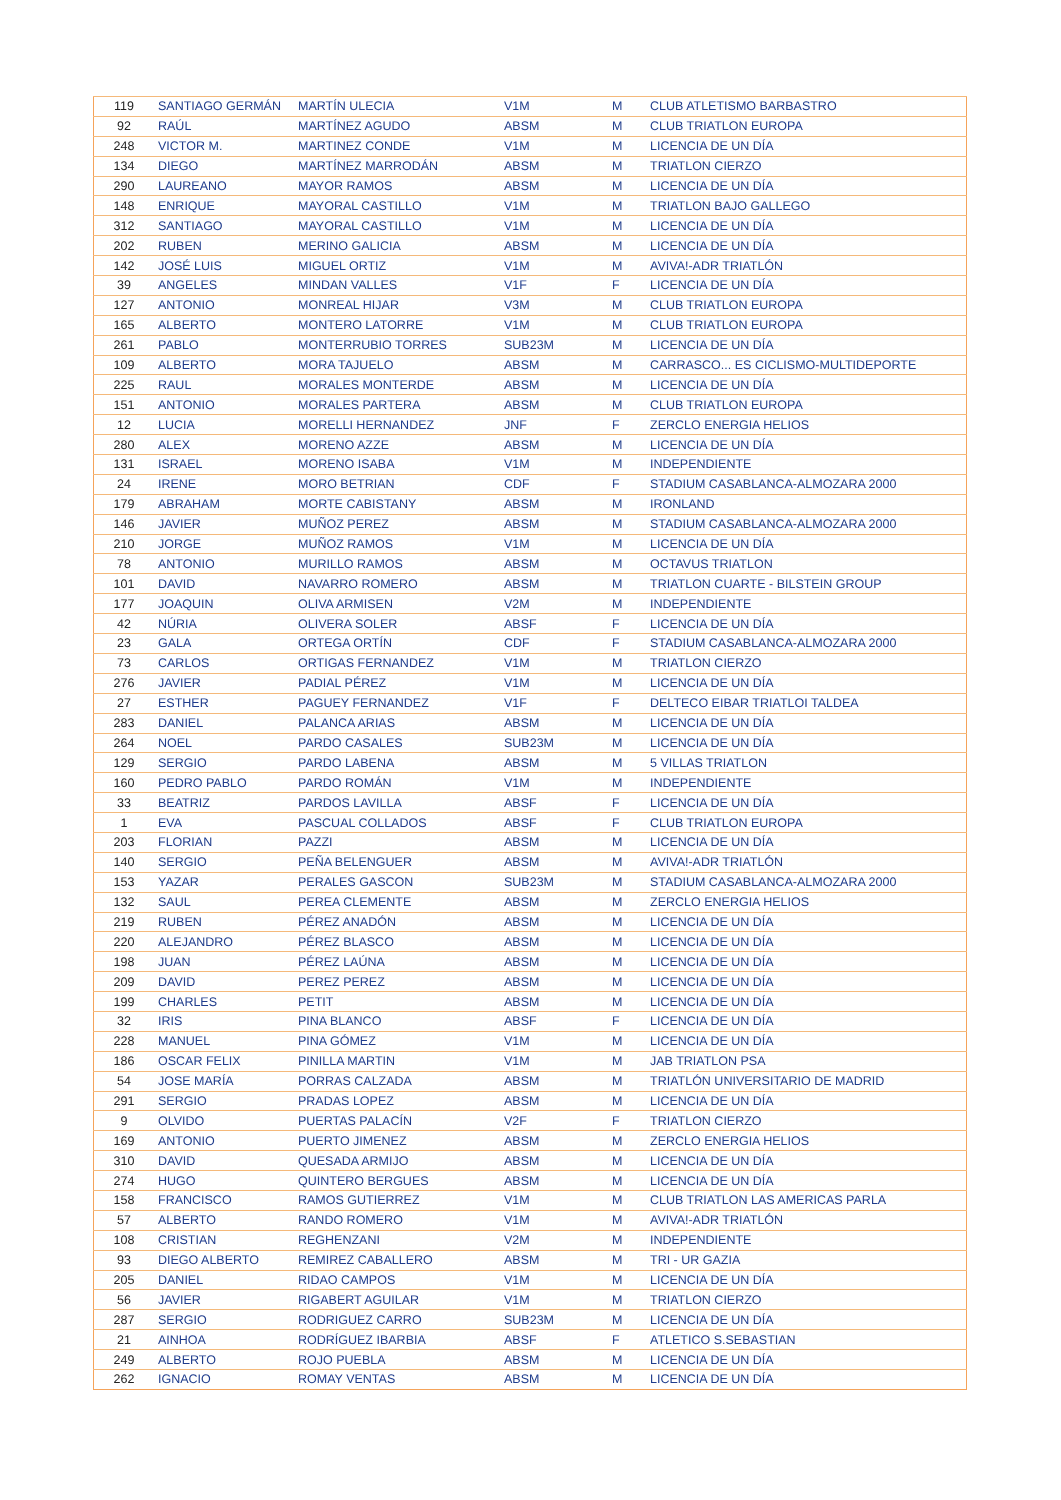| 119 | SANTIAGO GERMÁN | MARTÍN ULECIA | V1M | M | CLUB ATLETISMO BARBASTRO |
| 92 | RAÚL | MARTÍNEZ AGUDO | ABSM | M | CLUB TRIATLON EUROPA |
| 248 | VICTOR M. | MARTINEZ CONDE | V1M | M | LICENCIA DE UN DÍA |
| 134 | DIEGO | MARTÍNEZ MARRODÁN | ABSM | M | TRIATLON CIERZO |
| 290 | LAUREANO | MAYOR RAMOS | ABSM | M | LICENCIA DE UN DÍA |
| 148 | ENRIQUE | MAYORAL CASTILLO | V1M | M | TRIATLON BAJO GALLEGO |
| 312 | SANTIAGO | MAYORAL CASTILLO | V1M | M | LICENCIA DE UN DÍA |
| 202 | RUBEN | MERINO GALICIA | ABSM | M | LICENCIA DE UN DÍA |
| 142 | JOSÉ LUIS | MIGUEL ORTIZ | V1M | M | AVIVA!-ADR TRIATLÓN |
| 39 | ANGELES | MINDAN VALLES | V1F | F | LICENCIA DE UN DÍA |
| 127 | ANTONIO | MONREAL HIJAR | V3M | M | CLUB TRIATLON EUROPA |
| 165 | ALBERTO | MONTERO LATORRE | V1M | M | CLUB TRIATLON EUROPA |
| 261 | PABLO | MONTERRUBIO TORRES | SUB23M | M | LICENCIA DE UN DÍA |
| 109 | ALBERTO | MORA TAJUELO | ABSM | M | CARRASCO... ES CICLISMO-MULTIDEPORTE |
| 225 | RAUL | MORALES MONTERDE | ABSM | M | LICENCIA DE UN DÍA |
| 151 | ANTONIO | MORALES PARTERA | ABSM | M | CLUB TRIATLON EUROPA |
| 12 | LUCIA | MORELLI HERNANDEZ | JNF | F | ZERCLO ENERGIA HELIOS |
| 280 | ALEX | MORENO AZZE | ABSM | M | LICENCIA DE UN DÍA |
| 131 | ISRAEL | MORENO ISABA | V1M | M | INDEPENDIENTE |
| 24 | IRENE | MORO BETRIAN | CDF | F | STADIUM CASABLANCA-ALMOZARA 2000 |
| 179 | ABRAHAM | MORTE CABISTANY | ABSM | M | IRONLAND |
| 146 | JAVIER | MUÑOZ PEREZ | ABSM | M | STADIUM CASABLANCA-ALMOZARA 2000 |
| 210 | JORGE | MUÑOZ RAMOS | V1M | M | LICENCIA DE UN DÍA |
| 78 | ANTONIO | MURILLO RAMOS | ABSM | M | OCTAVUS TRIATLON |
| 101 | DAVID | NAVARRO ROMERO | ABSM | M | TRIATLON CUARTE - BILSTEIN GROUP |
| 177 | JOAQUIN | OLIVA ARMISEN | V2M | M | INDEPENDIENTE |
| 42 | NÚRIA | OLIVERA SOLER | ABSF | F | LICENCIA DE UN DÍA |
| 23 | GALA | ORTEGA ORTÍN | CDF | F | STADIUM CASABLANCA-ALMOZARA 2000 |
| 73 | CARLOS | ORTIGAS FERNANDEZ | V1M | M | TRIATLON CIERZO |
| 276 | JAVIER | PADIAL PÉREZ | V1M | M | LICENCIA DE UN DÍA |
| 27 | ESTHER | PAGUEY FERNANDEZ | V1F | F | DELTECO EIBAR TRIATLOI TALDEA |
| 283 | DANIEL | PALANCA ARIAS | ABSM | M | LICENCIA DE UN DÍA |
| 264 | NOEL | PARDO CASALES | SUB23M | M | LICENCIA DE UN DÍA |
| 129 | SERGIO | PARDO LABENA | ABSM | M | 5 VILLAS TRIATLON |
| 160 | PEDRO PABLO | PARDO ROMÁN | V1M | M | INDEPENDIENTE |
| 33 | BEATRIZ | PARDOS LAVILLA | ABSF | F | LICENCIA DE UN DÍA |
| 1 | EVA | PASCUAL COLLADOS | ABSF | F | CLUB TRIATLON EUROPA |
| 203 | FLORIAN | PAZZI | ABSM | M | LICENCIA DE UN DÍA |
| 140 | SERGIO | PEÑA BELENGUER | ABSM | M | AVIVA!-ADR TRIATLÓN |
| 153 | YAZAR | PERALES GASCON | SUB23M | M | STADIUM CASABLANCA-ALMOZARA 2000 |
| 132 | SAUL | PEREA CLEMENTE | ABSM | M | ZERCLO ENERGIA HELIOS |
| 219 | RUBEN | PÉREZ ANADÓN | ABSM | M | LICENCIA DE UN DÍA |
| 220 | ALEJANDRO | PÉREZ BLASCO | ABSM | M | LICENCIA DE UN DÍA |
| 198 | JUAN | PÉREZ LAÚNA | ABSM | M | LICENCIA DE UN DÍA |
| 209 | DAVID | PEREZ PEREZ | ABSM | M | LICENCIA DE UN DÍA |
| 199 | CHARLES | PETIT | ABSM | M | LICENCIA DE UN DÍA |
| 32 | IRIS | PINA BLANCO | ABSF | F | LICENCIA DE UN DÍA |
| 228 | MANUEL | PINA GÓMEZ | V1M | M | LICENCIA DE UN DÍA |
| 186 | OSCAR FELIX | PINILLA MARTIN | V1M | M | JAB TRIATLON PSA |
| 54 | JOSE MARÍA | PORRAS CALZADA | ABSM | M | TRIATLÓN UNIVERSITARIO DE MADRID |
| 291 | SERGIO | PRADAS LOPEZ | ABSM | M | LICENCIA DE UN DÍA |
| 9 | OLVIDO | PUERTAS PALACÍN | V2F | F | TRIATLON CIERZO |
| 169 | ANTONIO | PUERTO JIMENEZ | ABSM | M | ZERCLO ENERGIA HELIOS |
| 310 | DAVID | QUESADA ARMIJO | ABSM | M | LICENCIA DE UN DÍA |
| 274 | HUGO | QUINTERO BERGUES | ABSM | M | LICENCIA DE UN DÍA |
| 158 | FRANCISCO | RAMOS GUTIERREZ | V1M | M | CLUB TRIATLON LAS AMERICAS PARLA |
| 57 | ALBERTO | RANDO ROMERO | V1M | M | AVIVA!-ADR TRIATLÓN |
| 108 | CRISTIAN | REGHENZANI | V2M | M | INDEPENDIENTE |
| 93 | DIEGO ALBERTO | REMIREZ CABALLERO | ABSM | M | TRI - UR GAZIA |
| 205 | DANIEL | RIDAO CAMPOS | V1M | M | LICENCIA DE UN DÍA |
| 56 | JAVIER | RIGABERT AGUILAR | V1M | M | TRIATLON CIERZO |
| 287 | SERGIO | RODRIGUEZ CARRO | SUB23M | M | LICENCIA DE UN DÍA |
| 21 | AINHOA | RODRÍGUEZ IBARBIA | ABSF | F | ATLETICO S.SEBASTIAN |
| 249 | ALBERTO | ROJO PUEBLA | ABSM | M | LICENCIA DE UN DÍA |
| 262 | IGNACIO | ROMAY VENTAS | ABSM | M | LICENCIA DE UN DÍA |